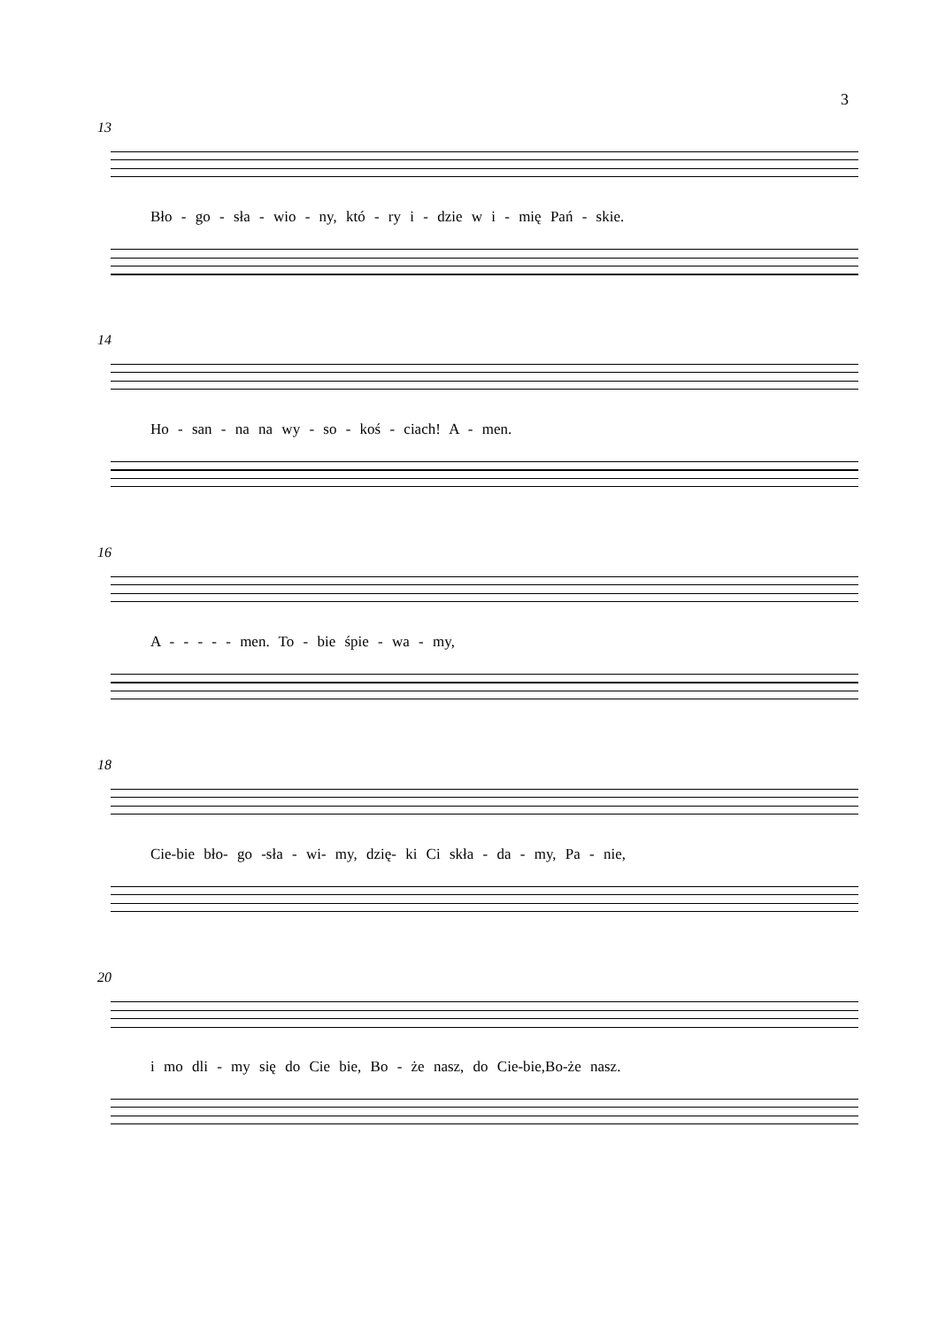3
13
Bło - go - sła - wio - ny, któ - ry i - dzie w i - mię Pań - skie.
14
Ho - san - na na wy - so - koś - ciach! A - men.
16
A - - - - - men. To - bie śpie - wa - my,
18
Cie-bie bło- go -sła - wi- my, dzię- ki Ci skła - da - my, Pa - nie,
20
i mo dli - my się do Cie bie, Bo - że nasz, do Cie-bie,Bo-że nasz.